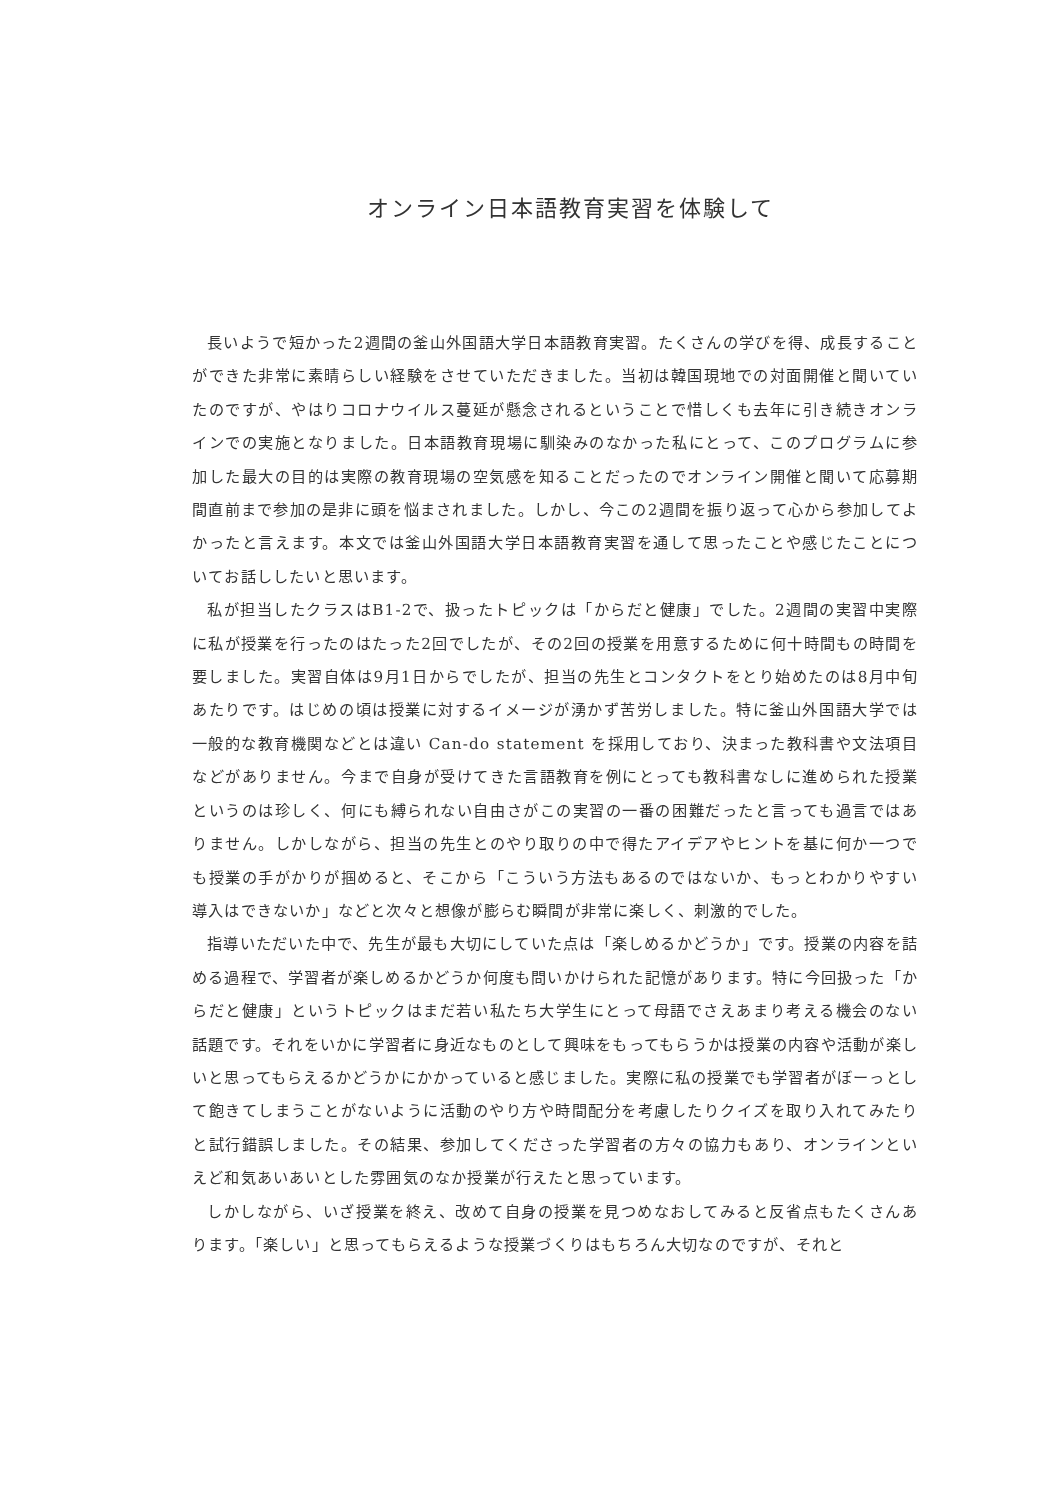オンライン日本語教育実習を体験して
長いようで短かった2週間の釜山外国語大学日本語教育実習。たくさんの学びを得、成長することができた非常に素晴らしい経験をさせていただきました。当初は韓国現地での対面開催と聞いていたのですが、やはりコロナウイルス蔓延が懸念されるということで惜しくも去年に引き続きオンラインでの実施となりました。日本語教育現場に馴染みのなかった私にとって、このプログラムに参加した最大の目的は実際の教育現場の空気感を知ることだったのでオンライン開催と聞いて応募期間直前まで参加の是非に頭を悩まされました。しかし、今この2週間を振り返って心から参加してよかったと言えます。本文では釜山外国語大学日本語教育実習を通して思ったことや感じたことについてお話ししたいと思います。
私が担当したクラスはB1-2で、扱ったトピックは「からだと健康」でした。2週間の実習中実際に私が授業を行ったのはたった2回でしたが、その2回の授業を用意するために何十時間もの時間を要しました。実習自体は9月1日からでしたが、担当の先生とコンタクトをとり始めたのは8月中旬あたりです。はじめの頃は授業に対するイメージが湧かず苦労しました。特に釜山外国語大学では一般的な教育機関などとは違い Can-do statement を採用しており、決まった教科書や文法項目などがありません。今まで自身が受けてきた言語教育を例にとっても教科書なしに進められた授業というのは珍しく、何にも縛られない自由さがこの実習の一番の困難だったと言っても過言ではありません。しかしながら、担当の先生とのやり取りの中で得たアイデアやヒントを基に何か一つでも授業の手がかりが掴めると、そこから「こういう方法もあるのではないか、もっとわかりやすい導入はできないか」などと次々と想像が膨らむ瞬間が非常に楽しく、刺激的でした。
指導いただいた中で、先生が最も大切にしていた点は「楽しめるかどうか」です。授業の内容を詰める過程で、学習者が楽しめるかどうか何度も問いかけられた記憶があります。特に今回扱った「からだと健康」というトピックはまだ若い私たち大学生にとって母語でさえあまり考える機会のない話題です。それをいかに学習者に身近なものとして興味をもってもらうかは授業の内容や活動が楽しいと思ってもらえるかどうかにかかっていると感じました。実際に私の授業でも学習者がぼーっとして飽きてしまうことがないように活動のやり方や時間配分を考慮したりクイズを取り入れてみたりと試行錯誤しました。その結果、参加してくださった学習者の方々の協力もあり、オンラインといえど和気あいあいとした雰囲気のなか授業が行えたと思っています。
しかしながら、いざ授業を終え、改めて自身の授業を見つめなおしてみると反省点もたくさんあります。「楽しい」と思ってもらえるような授業づくりはもちろん大切なのですが、それと